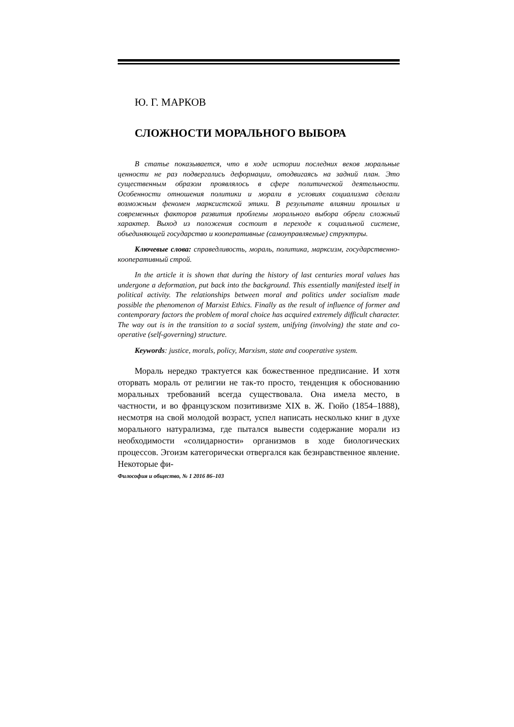Ю. Г. МАРКОВ
СЛОЖНОСТИ МОРАЛЬНОГО ВЫБОРА
В статье показывается, что в ходе истории последних веков моральные ценности не раз подвергались деформации, отодвигаясь на задний план. Это существенным образом проявлялось в сфере политической деятельности. Особенности отношения политики и морали в условиях социализма сделали возможным феномен марксистской этики. В результате влиянии прошлых и современных факторов развития проблемы морального выбора обрели сложный характер. Выход из положения состоит в переходе к социальной системе, объединяющей государство и кооперативные (самоуправляемые) структуры.
Ключевые слова: справедливость, мораль, политика, марксизм, государственно-кооперативный строй.
In the article it is shown that during the history of last centuries moral values has undergone a deformation, put back into the background. This essentially manifested itself in political activity. The relationships between moral and politics under socialism made possible the phenomenon of Marxist Ethics. Finally as the result of influence of former and contemporary factors the problem of moral choice has acquired extremely difficult character. The way out is in the transition to a social system, unifying (involving) the state and co-operative (self-governing) structure.
Keywords: justice, morals, policy, Marxism, state and cooperative system.
Мораль нередко трактуется как божественное предписание. И хотя оторвать мораль от религии не так-то просто, тенденция к обоснованию моральных требований всегда существовала. Она имела место, в частности, и во французском позитивизме XIX в. Ж. Гюйо (1854–1888), несмотря на свой молодой возраст, успел написать несколько книг в духе морального натурализма, где пытался вывести содержание морали из необходимости «солидарности» организмов в ходе биологических процессов. Эгоизм категорически отвергался как безнравственное явление. Некоторые фи-
Философия и общество, № 1 2016 86–103